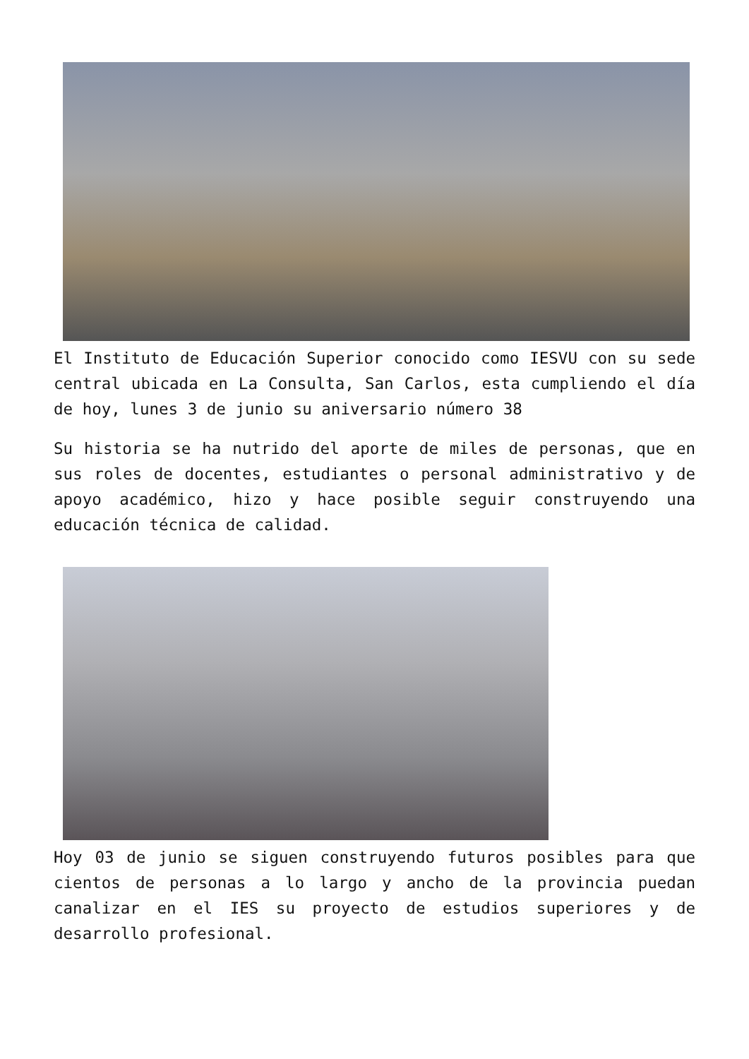El Instituto de Educación Superior conocido como IESVU con su sede central ubicada en La Consulta, San Carlos, esta cumpliendo el día de hoy, lunes 3 de junio su aniversario número 38
Su historia se ha nutrido del aporte de miles de personas, que en sus roles de docentes, estudiantes o personal administrativo y de apoyo académico, hizo y hace posible seguir construyendo una educación técnica de calidad.
Hoy 03 de junio se siguen construyendo futuros posibles para que cientos de personas a lo largo y ancho de la provincia puedan canalizar en el IES su proyecto de estudios superiores y de desarrollo profesional.